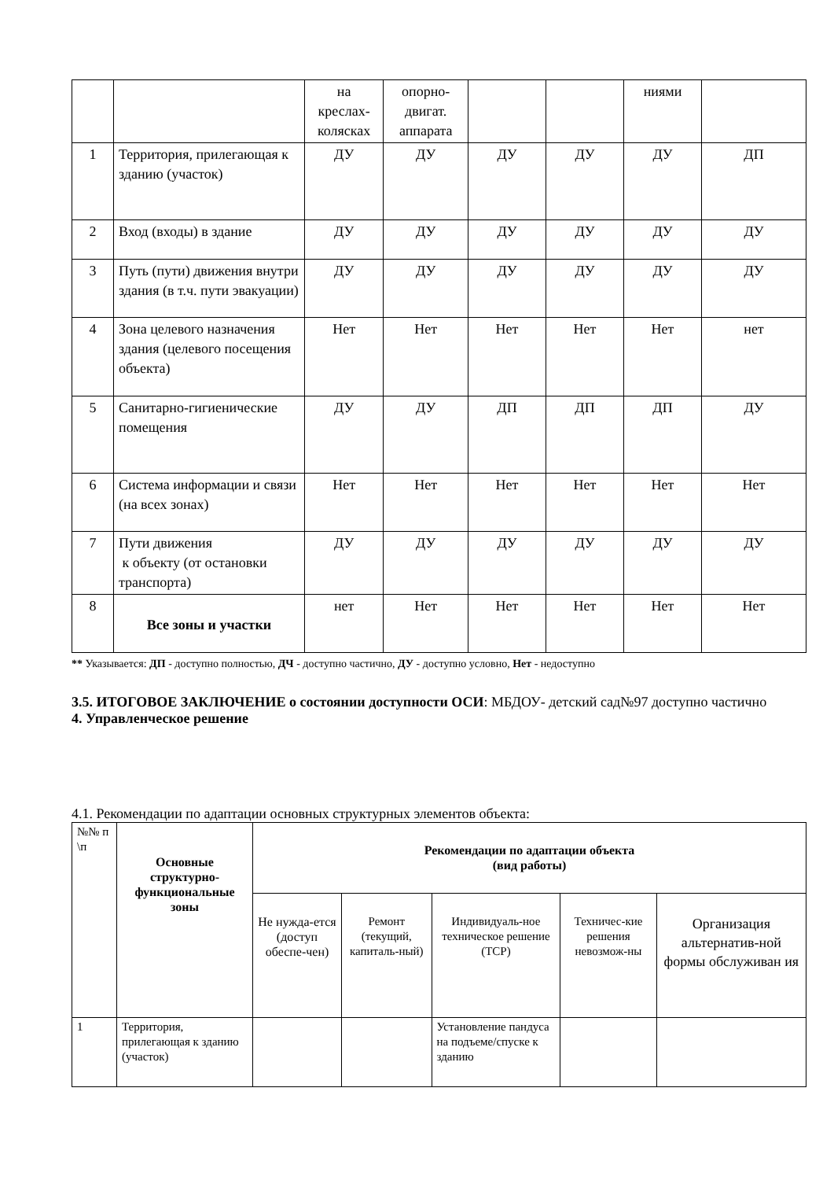| | | на креслах-колясках | опорно-двигат. аппарата | | | ниями | |
| 1 | Территория, прилегающая к зданию (участок) | ДУ | ДУ | ДУ | ДУ | ДУ | ДП |
| 2 | Вход (входы) в здание | ДУ | ДУ | ДУ | ДУ | ДУ | ДУ |
| 3 | Путь (пути) движения внутри здания (в т.ч. пути эвакуации) | ДУ | ДУ | ДУ | ДУ | ДУ | ДУ |
| 4 | Зона целевого назначения здания (целевого посещения объекта) | Нет | Нет | Нет | Нет | Нет | нет |
| 5 | Санитарно-гигиенические помещения | ДУ | ДУ | ДП | ДП | ДП | ДУ |
| 6 | Система информации и связи (на всех зонах) | Нет | Нет | Нет | Нет | Нет | Нет |
| 7 | Пути движения к объекту (от остановки транспорта) | ДУ | ДУ | ДУ | ДУ | ДУ | ДУ |
| 8 | Все зоны и участки | нет | Нет | Нет | Нет | Нет | Нет |
** Указывается: ДП - доступно полностью, ДЧ - доступно частично, ДУ - доступно условно, Нет - недоступно
3.5. ИТОГОВОЕ ЗАКЛЮЧЕНИЕ о состоянии доступности ОСИ: МБДОУ- детский сад№97 доступно частично
4. Управленческое решение
4.1. Рекомендации по адаптации основных структурных элементов объекта:
| №№ п \п | Основные структурно-функциональные зоны | Рекомендации по адаптации объекта (вид работы) | | | | |
| | | Не нужда-ется (доступ обеспе-чен) | Ремонт (текущий, капиталь-ный) | Индивидуаль-ное техническое решение (ТСР) | Техничес-кие решения невозмож-ны | Организация альтернатив-ной формы обслуживан ия |
| 1 | Территория, прилегающая к зданию (участок) | | | Установление пандуса на подъеме/спуске к зданию | | |